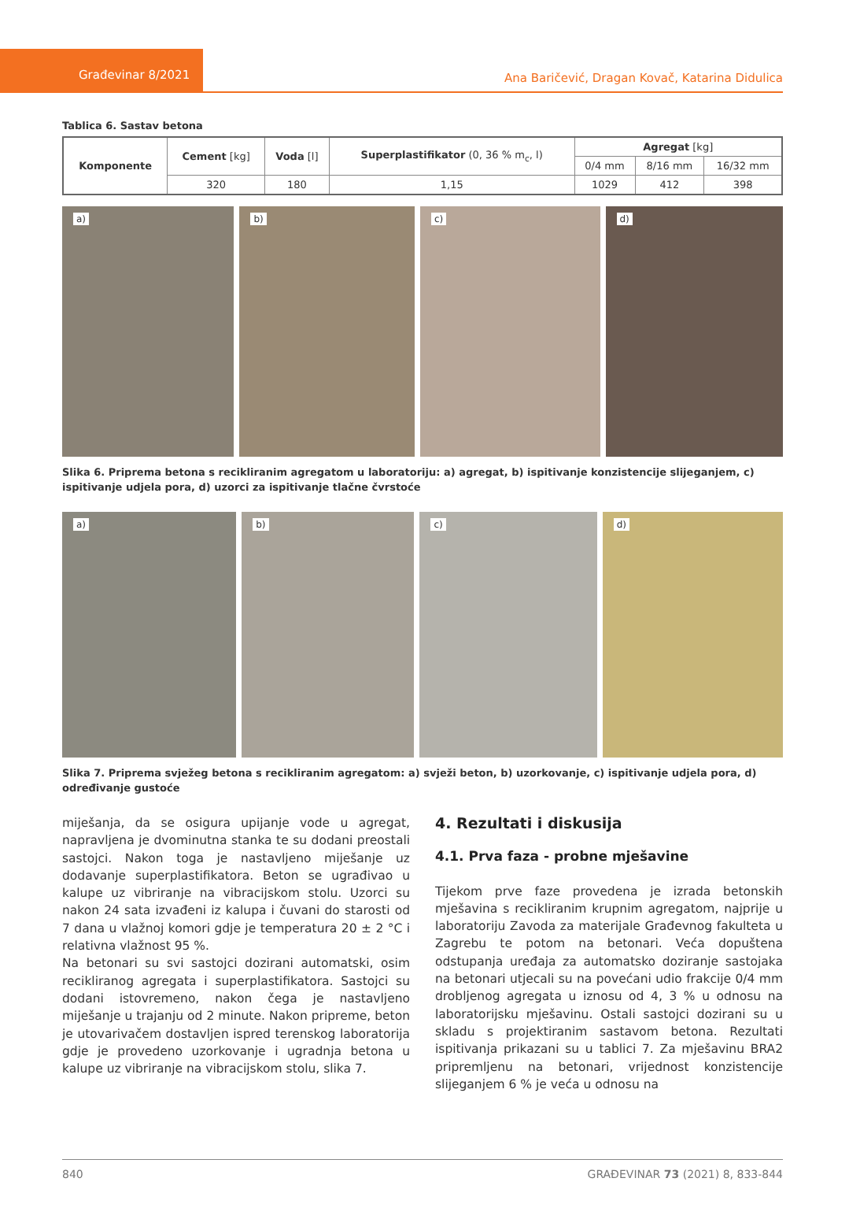Građevinar 8/2021
Ana Baričević, Dragan Kovač, Katarina Didulica
Tablica 6. Sastav betona
| Komponente | Cement [kg] | Voda [l] | Superplastifikator (0, 36 % m<sub>c</sub>, l) | Agregat [kg] | | |
| --- | --- | --- | --- | --- | --- | --- |
| | | | | 0/4 mm | 8/16 mm | 16/32 mm |
| | 320 | 180 | 1,15 | 1029 | 412 | 398 |
a)
b)
c)
d)
Slika 6. Priprema betona s recikliranim agregatom u laboratoriju: a) agregat, b) ispitivanje konzistencije slijeganjem, c) ispitivanje udjela pora, d) uzorci za ispitivanje tlačne čvrstoće
a)
b)
c)
d)
Slika 7. Priprema svježeg betona s recikliranim agregatom: a) svježi beton, b) uzorkovanje, c) ispitivanje udjela pora, d) određivanje gustoće
miješanja, da se osigura upijanje vode u agregat, napravljena je dvominutna stanka te su dodani preostali sastojci. Nakon toga je nastavljeno miješanje uz dodavanje superplastifikatora. Beton se ugrađivao u kalupe uz vibriranje na vibracijskom stolu. Uzorci su nakon 24 sata izvađeni iz kalupa i čuvani do starosti od 7 dana u vlažnoj komori gdje je temperatura 20 ± 2 °C i relativna vlažnost 95 %.
Na betonari su svi sastojci dozirani automatski, osim recikliranog agregata i superplastifikatora. Sastojci su dodani istovremeno, nakon čega je nastavljeno miješanje u trajanju od 2 minute. Nakon pripreme, beton je utovarivačem dostavljen ispred terenskog laboratorija gdje je provedeno uzorkovanje i ugradnja betona u kalupe uz vibriranje na vibracijskom stolu, slika 7.
4. Rezultati i diskusija
4.1. Prva faza - probne mješavine
Tijekom prve faze provedena je izrada betonskih mješavina s recikliranim krupnim agregatom, najprije u laboratoriju Zavoda za materijale Građevnog fakulteta u Zagrebu te potom na betonari. Veća dopuštena odstupanja uređaja za automatsko doziranje sastojaka na betonari utjecali su na povećani udio frakcije 0/4 mm drobljenog agregata u iznosu od 4, 3 % u odnosu na laboratorijsku mješavinu. Ostali sastojci dozirani su u skladu s projektiranim sastavom betona. Rezultati ispitivanja prikazani su u tablici 7. Za mješavinu BRA2 pripremljenu na betonari, vrijednost konzistencije slijeganjem 6 % je veća u odnosu na
840 GRAĐEVINAR 73 (2021) 8, 833-844